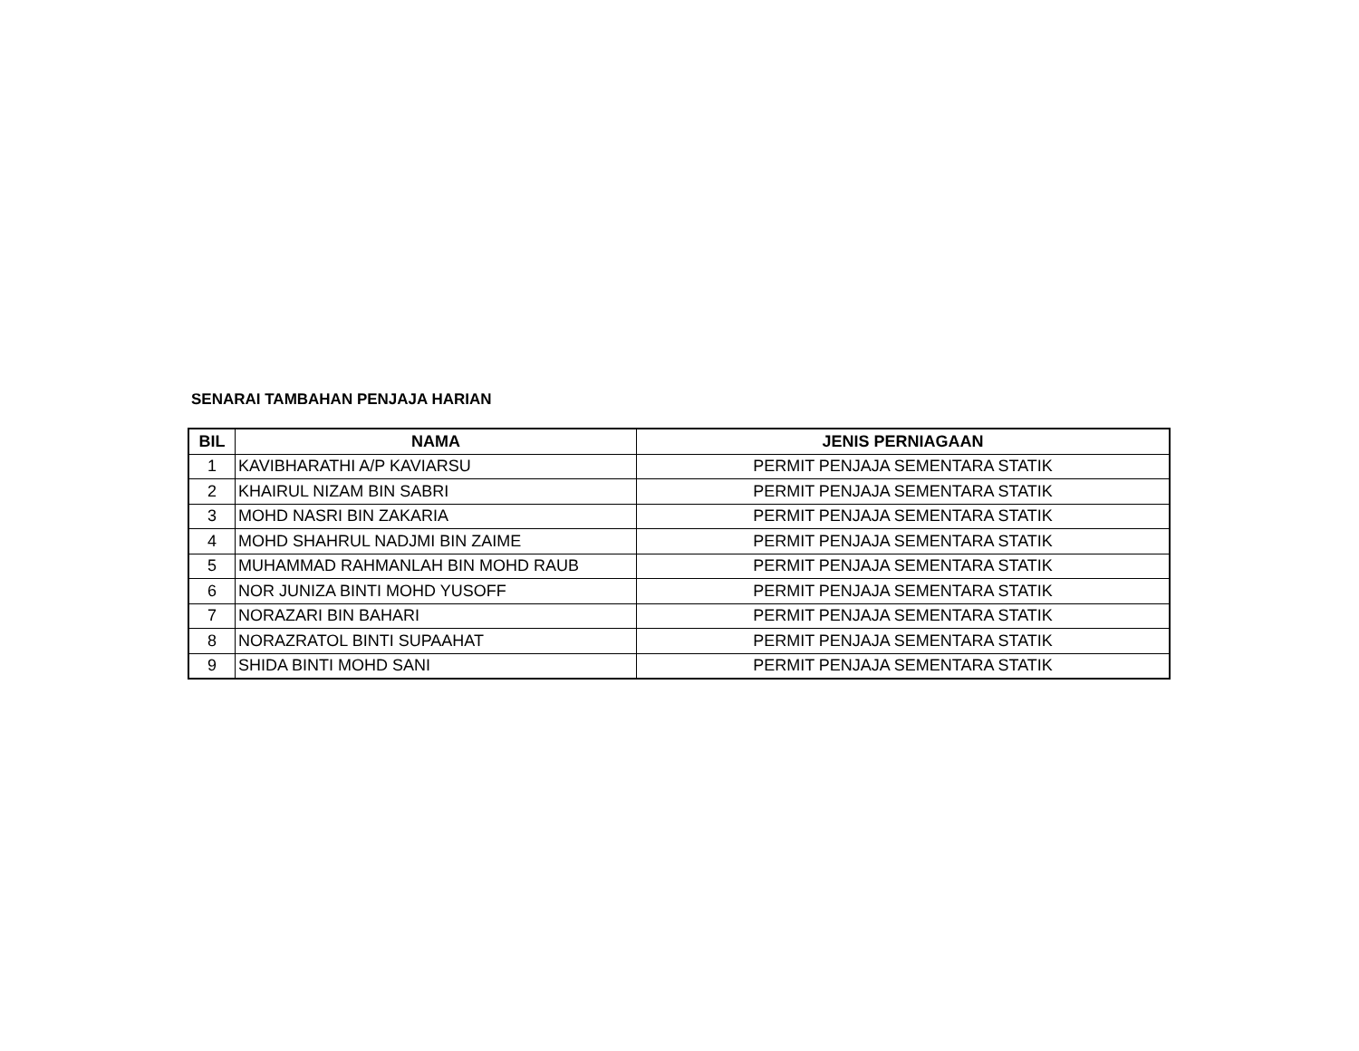SENARAI TAMBAHAN PENJAJA HARIAN
| BIL | NAMA | JENIS PERNIAGAAN |
| --- | --- | --- |
| 1 | KAVIBHARATHI A/P KAVIARSU | PERMIT PENJAJA SEMENTARA STATIK |
| 2 | KHAIRUL NIZAM BIN SABRI | PERMIT PENJAJA SEMENTARA STATIK |
| 3 | MOHD NASRI BIN ZAKARIA | PERMIT PENJAJA SEMENTARA STATIK |
| 4 | MOHD SHAHRUL NADJMI BIN ZAIME | PERMIT PENJAJA SEMENTARA STATIK |
| 5 | MUHAMMAD RAHMANLAH BIN MOHD RAUB | PERMIT PENJAJA SEMENTARA STATIK |
| 6 | NOR JUNIZA BINTI MOHD YUSOFF | PERMIT PENJAJA SEMENTARA STATIK |
| 7 | NORAZARI BIN BAHARI | PERMIT PENJAJA SEMENTARA STATIK |
| 8 | NORAZRATOL BINTI SUPAAHAT | PERMIT PENJAJA SEMENTARA STATIK |
| 9 | SHIDA BINTI MOHD SANI | PERMIT PENJAJA SEMENTARA STATIK |